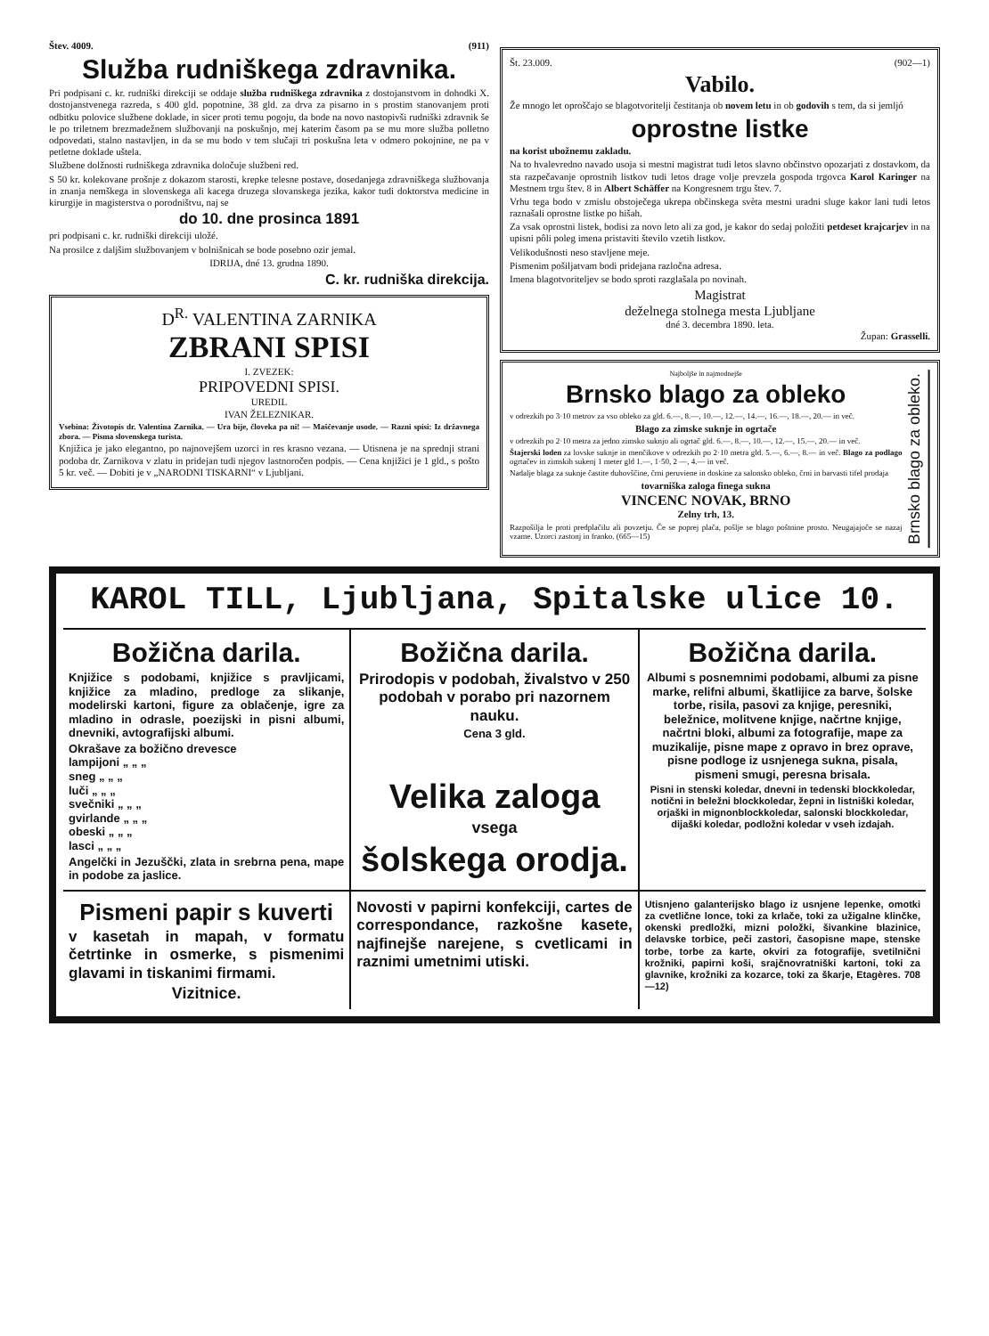Štev. 4009. (911)
Služba rudniškega zdravnika.
Pri podpisani c. kr. rudniški direkciji se oddaje služba rudniškega zdravnika z dostojanstvom in dohodki X. dostojanstvenega razreda, s 400 gld. popotnine, 38 gld. za drva za pisarno in s prostim stanovanjem proti odbitku polovice službene doklade, in sicer proti temu pogoju, da bode na novo nastopivši rudniški zdravnik še le po triletnem brezmadežnem službovanji na poskušnjo, mej katerim časom pa se mu more služba polletno odpovedati, stalno nastavljen, in da se mu bodo v tem slučaji tri poskušna leta v odmero pokojnine, ne pa v petletne doklade uštela.
Službene dolžnosti rudniškega zdravnika določuje službeni red.
S 50 kr. kolekovane prošnje z dokazom starosti, krepke telesne postave, dosedanjega zdravniškega službovanja in znanja nemškega in slovenskega ali kacega druzega slovanskega jezika, kakor tudi doktorstva medicine in kirurgije in magisterstva o porodništvu, naj se
do 10. dne prosinca 1891
pri podpisani c. kr. rudniški direkciji uložé.
Na prosilce z daljšim službovanjem v bolnišnicah se bode posebno ozir jemal.
IDRIJA, dné 13. grudna 1890.
C. kr. rudniška direkcija.
D<sup>R.</sup> VALENTINA ZARNIKA
ZBRANI SPISI
I. ZVEZEK:
PRIPOVEDNI SPISI.
UREDIL
IVAN ŽELEZNIKAR.
Vsebina: Životopis dr. Valentina Zarnika. — Ura bije, človeka pa ni! — Maščevanje usode. — Razni spisi: Iz državnega zbora. — Pisma slovenskega turista.
Knjižica je jako elegantno, po najnovejšem uzorci in res krasno vezana. — Utisnena je na sprednji strani podoba dr. Zarnikova v zlatu in pridejan tudi njegov lastnoročen podpis. — Cena knjižici je 1 gld., s pošto 5 kr. več. — Dobiti je v „NARODNI TISKARNI“ v Ljubljani.
Št. 23.009. (902—1)
Vabilo.
Že mnogo let oproščajo se blagotvoritelji čestitanja ob novem letu in ob godovih s tem, da si jemljó
oprostne listke
na korist ubožnemu zakladu.
Na to hvalevredno navado usoja si mestni magistrat tudi letos slavno občinstvo opozarjati z dostavkom, da sta razpečavanje oprostnih listkov tudi letos drage volje prevzela gospoda trgovca Karol Karinger na Mestnem trgu štev. 8 in Albert Schäffer na Kongresnem trgu štev. 7.
Vrhu tega bodo v zmislu obstoječega ukrepa občinskega svèta mestni uradni sluge kakor lani tudi letos raznašali oprostne listke po hišah.
Za vsak oprostni listek, bodisi za novo leto ali za god, je kakor do sedaj položiti petdeset krajcarjev in na upisni pôli poleg imena pristaviti število vzetih listkov.
Velikodušnosti neso stavljene meje.
Pismenim pošiljatvam bodi pridejana razločna adresa.
Imena blagotvoriteljev se bodo sproti razglašala po novinah.
Magistrat
deželnega stolnega mesta Ljubljane
dné 3. decembra 1890. leta.
Župan: Grasselli.
Najboljše in najmodnejše
Brnsko blago za obleko
v odrezkih po 3·10 metrov za vso obleko za gld. 6.—, 8.—, 10.—, 12.—, 14.—, 16.—, 18.—, 20.— in več.
Blago za zimske suknje in ogrtače
v odrezkih po 2·10 metra za jedno zimsko suknjo ali ogrtač gld. 6.—, 8.—, 10.—, 12.—, 15.—, 20.— in več.
Štajerski loden za lovske suknje in menčikove v odrezkih po 2·10 metra gld. 5.—, 6.—, 8.— in več. Blago za podlago ogrtačev in zimskih sukenj 1 meter gld 1.—, 1·50, 2 —, 4.— in več.
Nadalje blaga za suknje častite duhovščine, črni peruviene in doskine za salonsko obleko, črni in barvasti tifel prodaja
tovarniška zaloga finega sukna
VINCENC NOVAK, BRNO
Zelny trh, 13.
Razpošilja le proti predplačilu ali povzetju. Če se poprej plača, pošlje se blago poštnine prosto. Neugajajoče se nazaj vzame. Uzorci zastonj in franko. (665—15)
Brnsko blago za obleko.
KAROL TILL, Ljubljana, Spitalske ulice 10.
Božična darila.
Knjižice s podobami, knjižice s pravljicami, knjižice za mladino, predloge za slikanje, modelirski kartoni, figure za oblačenje, igre za mladino in odrasle, poezijski in pisni albumi, dnevniki, avtografijski albumi.
Okrašave za božično drevesce
lampijoni „ „ „
sneg „ „ „
luči „ „ „
svečniki „ „ „
gvirlande „ „ „
obeski „ „ „
lasci „ „ „
Angelčki in Jezuščki, zlata in srebrna pena, mape in podobe za jaslice.
Božična darila.
Prirodopis v podobah, živalstvo v 250 podobah v porabo pri nazornem nauku.
Cena 3 gld.
Velika zaloga
vsega
šolskega orodja.
Božična darila.
Albumi s posnemnimi podobami, albumi za pisne marke, relifni albumi, škatlijice za barve, šolske torbe, risila, pasovi za knjige, peresniki, beležnice, molitvene knjige, načrtne knjige, načrtni bloki, albumi za fotografije, mape za muzikalije, pisne mape z opravo in brez oprave, pisne podloge iz usnjenega sukna, pisala, pismeni smugi, peresna brisala.
Pisni in stenski koledar, dnevni in tedenski blockkoledar, notični in beležni blockkoledar, žepni in listniški koledar, orjaški in mignonblockkoledar, salonski blockkoledar, dijaški koledar, podložni koledar v vseh izdajah.
Pismeni papir s kuverti
v kasetah in mapah, v formatu četrtinke in osmerke, s pismenimi glavami in tiskanimi firmami.
Vizitnice.
Novosti v papirni konfekciji, cartes de correspondance, razkošne kasete, najfinejše narejene, s cvetlicami in raznimi umetnimi utiski.
Utisnjeno galanterijsko blago iz usnjene lepenke, omotki za cvetlične lonce, toki za krlače, toki za užigalne klinčke, okenski predložki, mizni položki, šivankine blazinice, delavske torbice, peči zastori, časopisne mape, stenske torbe, torbe za karte, okviri za fotografije, svetilnični krožniki, papirni koši, srajčnovratniški kartoni, toki za glavnike, krožniki za kozarce, toki za škarje, Etagères. 708—12)